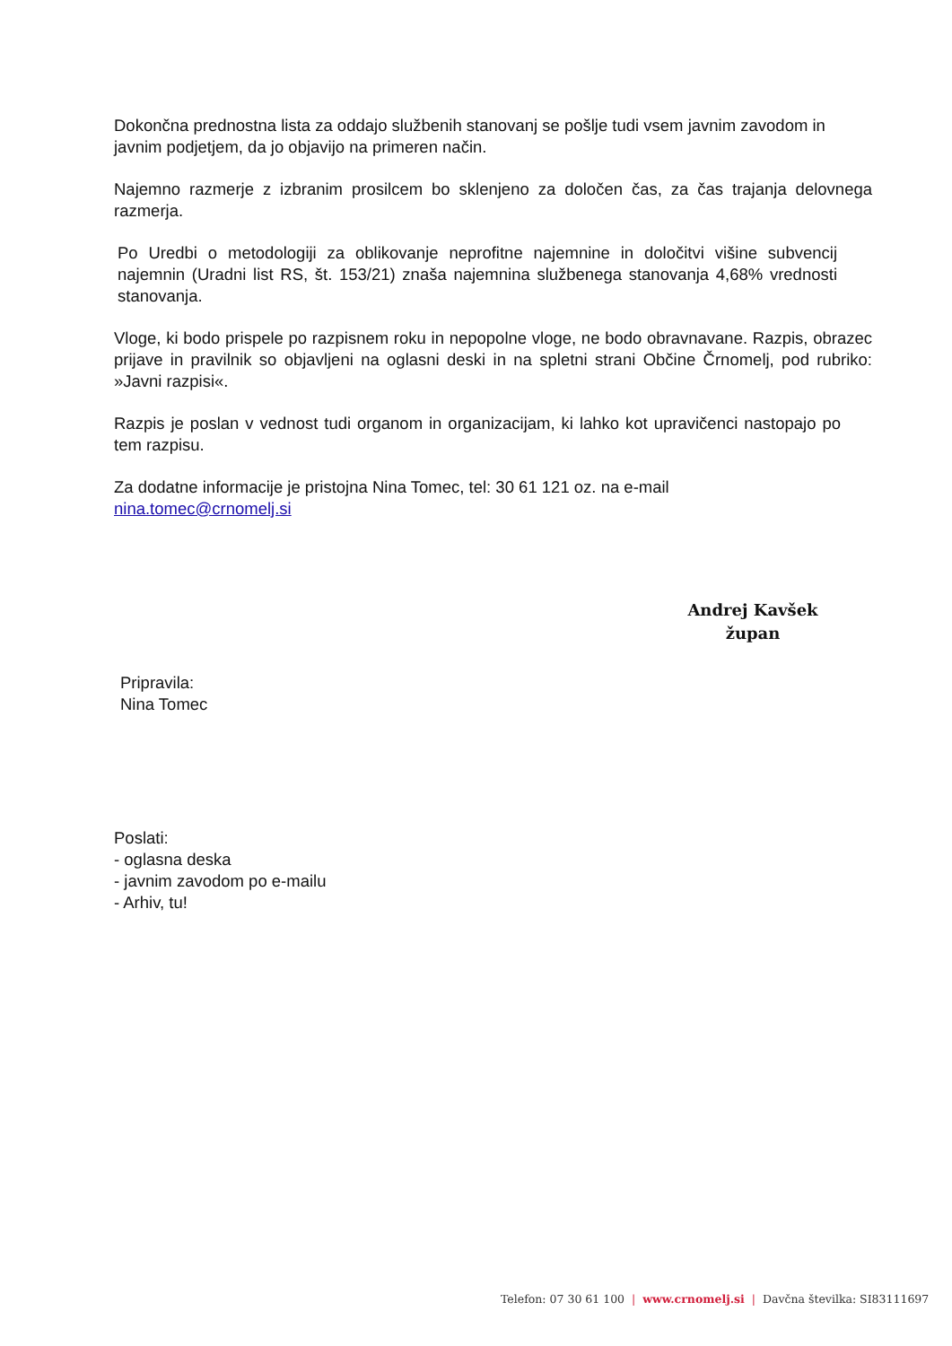Dokončna prednostna lista za oddajo službenih stanovanj se pošlje tudi vsem javnim zavodom in javnim podjetjem, da jo objavijo na primeren način.
Najemno razmerje z izbranim prosilcem bo sklenjeno za določen čas, za čas trajanja delovnega razmerja.
Po Uredbi o metodologiji za oblikovanje neprofitne najemnine in določitvi višine subvencij najemnin (Uradni list RS, št. 153/21) znaša najemnina službenega stanovanja 4,68% vrednosti stanovanja.
Vloge, ki bodo prispele po razpisnem roku in nepopolne vloge, ne bodo obravnavane. Razpis, obrazec prijave in pravilnik so objavljeni na oglasni deski in na spletni strani Občine Črnomelj, pod rubriko: »Javni razpisi«.
Razpis je poslan v vednost tudi organom in organizacijam, ki lahko kot upravičenci nastopajo po tem razpisu.
Za dodatne informacije je pristojna Nina Tomec, tel: 30 61 121 oz. na e-mail
nina.tomec@crnomelj.si
Andrej Kavšek
župan
Pripravila:
Nina Tomec
Poslati:
- oglasna deska
- javnim zavodom po e-mailu
- Arhiv, tu!
Telefon: 07 30 61 100 | www.crnomelj.si | Davčna številka: SI83111697